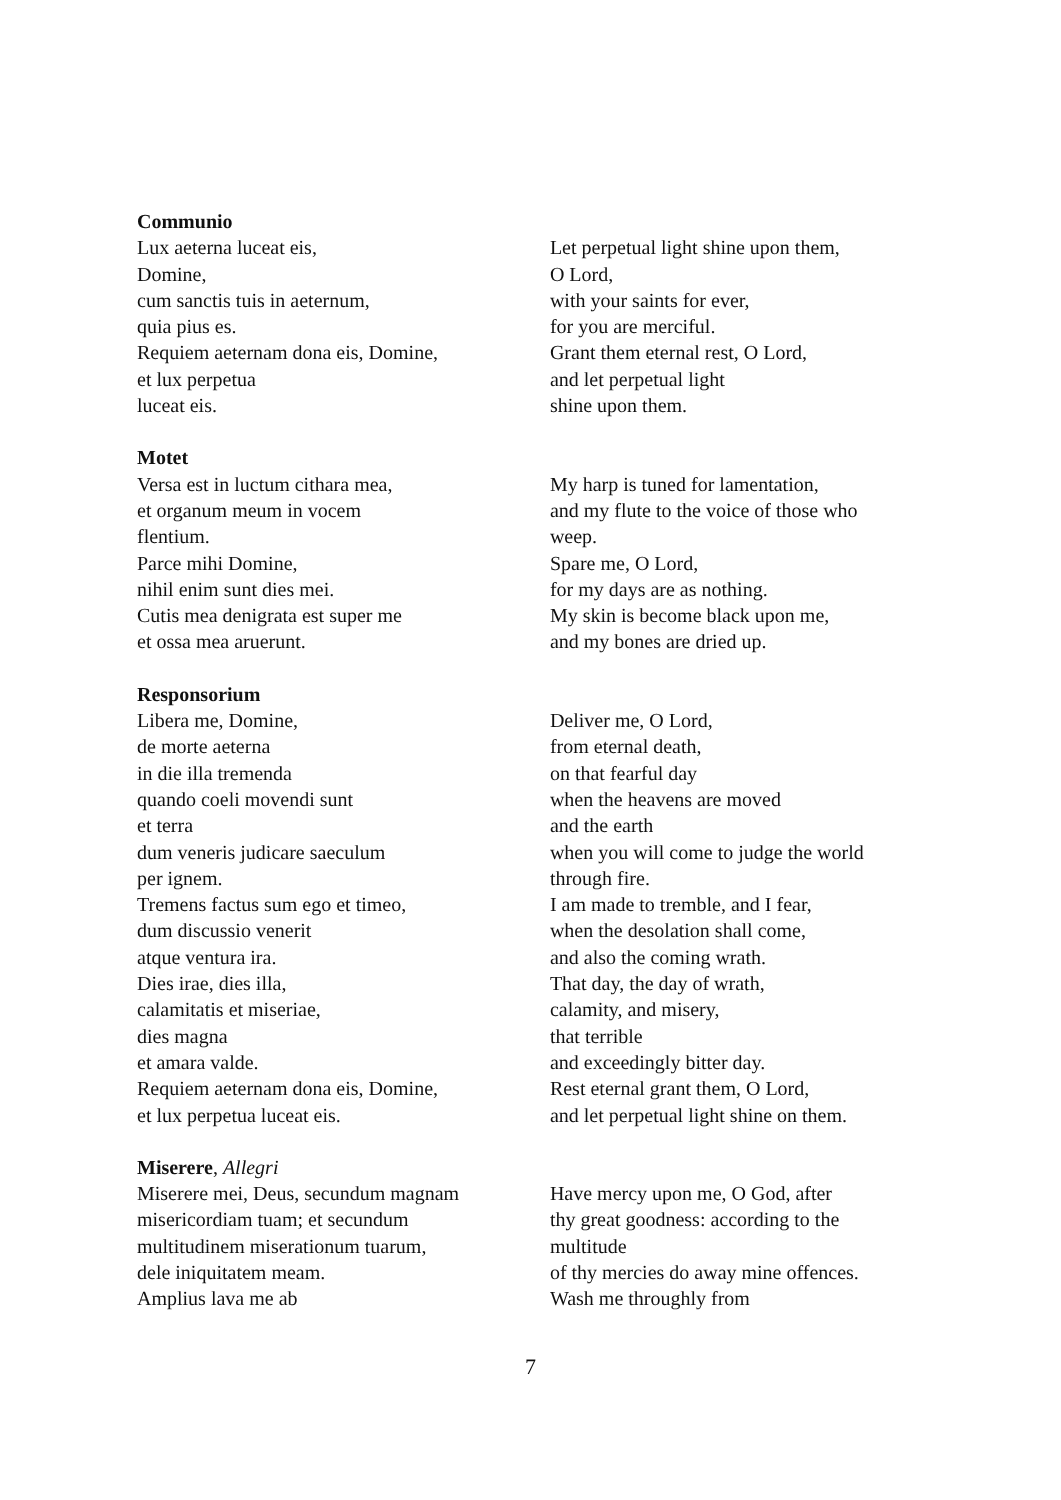Communio
Lux aeterna luceat eis,
Domine,
cum sanctis tuis in aeternum,
quia pius es.
Requiem aeternam dona eis, Domine,
et lux perpetua
luceat eis.
Let perpetual light shine upon them,
O Lord,
with your saints for ever,
for you are merciful.
Grant them eternal rest, O Lord,
and let perpetual light
shine upon them.
Motet
Versa est in luctum cithara mea,
et organum meum in vocem
flentium.
Parce mihi Domine,
nihil enim sunt dies mei.
Cutis mea denigrata est super me
et ossa mea aruerunt.
My harp is tuned for lamentation,
and my flute to the voice of those who
weep.
Spare me, O Lord,
for my days are as nothing.
My skin is become black upon me,
and my bones are dried up.
Responsorium
Libera me, Domine,
de morte aeterna
in die illa tremenda
quando coeli movendi sunt
et terra
dum veneris judicare saeculum
per ignem.
Tremens factus sum ego et timeo,
dum discussio venerit
atque ventura ira.
Dies irae, dies illa,
calamitatis et miseriae,
dies magna
et amara valde.
Requiem aeternam dona eis, Domine,
et lux perpetua luceat eis.
Deliver me, O Lord,
from eternal death,
on that fearful day
when the heavens are moved
and the earth
when you will come to judge the world
through fire.
I am made to tremble, and I fear,
when the desolation shall come,
and also the coming wrath.
That day, the day of wrath,
calamity, and misery,
that terrible
and exceedingly bitter day.
Rest eternal grant them, O Lord,
and let perpetual light shine on them.
Miserere, Allegri
Miserere mei, Deus, secundum magnam
misericordiam tuam; et secundum
multitudinem miserationum tuarum,
dele iniquitatem meam.
Amplius lava me ab
Have mercy upon me, O God, after
thy great goodness: according to the
multitude
of thy mercies do away mine offences.
Wash me throughly from
7